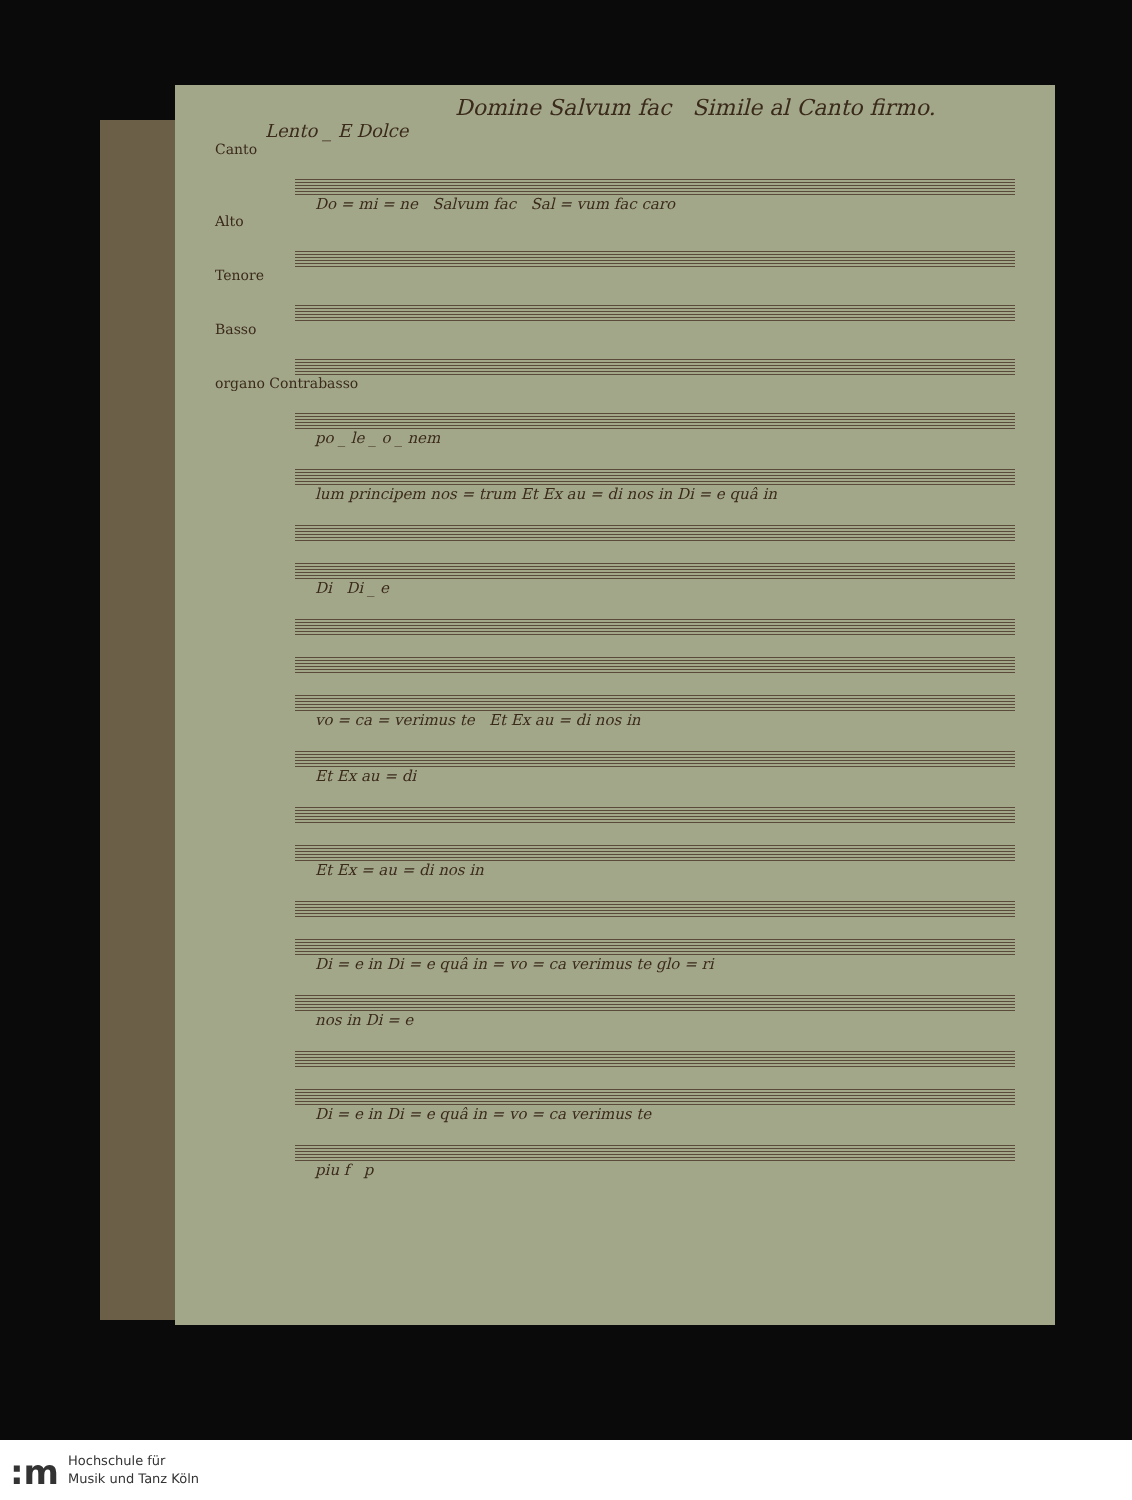Domine Salvum fac Simile al Canto firmo.
Lento _ E Dolce
Canto
Do = mi = ne Salvum fac Sal = vum fac caro
Alto
Tenore
Basso
organo Contrabasso
po _ le _ o _ nem
lum principem nos = trum Et Ex au = di nos in Di = e quâ in
Di Di _ e
vo = ca = verimus te Et Ex au = di nos in
Et Ex au = di
Et Ex = au = di nos in
Di = e in Di = e quâ in = vo = ca verimus te glo = ri
nos in Di = e
Di = e in Di = e quâ in = vo = ca verimus te
piu f p
:m
Hochschule für
Musik und Tanz Köln